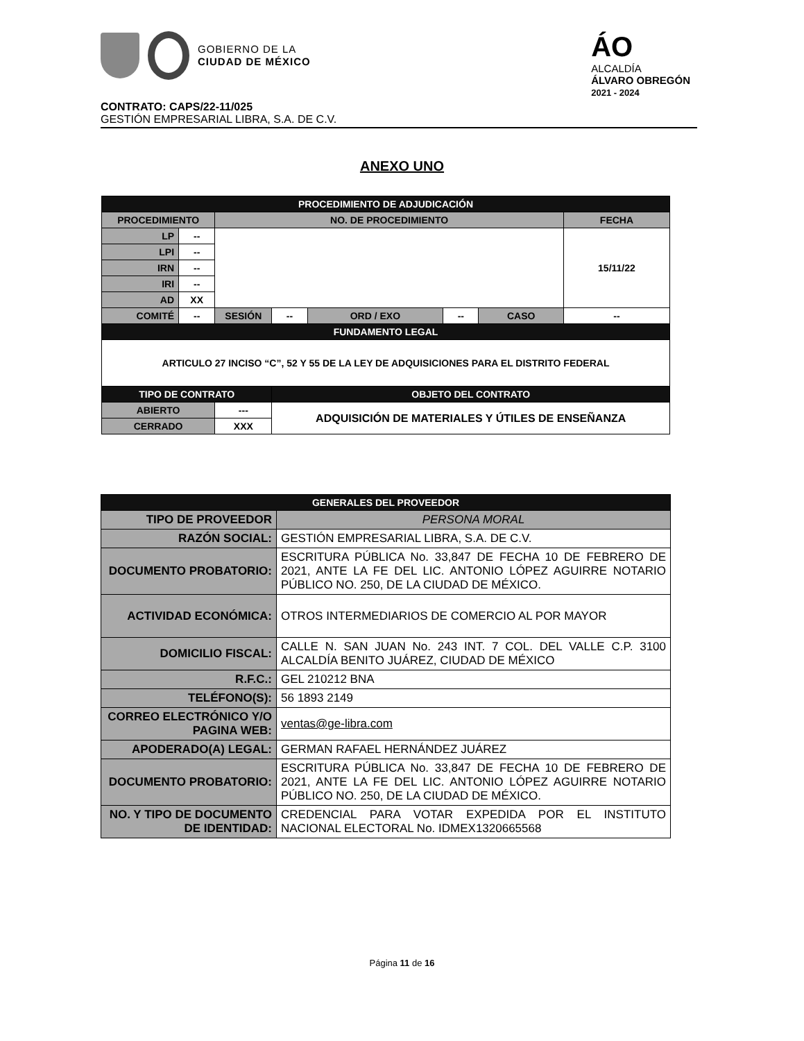GOBIERNO DE LA
CIUDAD DE MÉXICO
ÁO
ALCALDÍA
ÁLVARO OBREGÓN
2021 - 2024
CONTRATO: CAPS/22-11/025
GESTIÓN EMPRESARIAL LIBRA, S.A. DE C.V.
ANEXO UNO
| PROCEDIMIENTO DE ADJUDICACIÓN | | | | | | | |
| --- | --- | --- | --- | --- | --- | --- | --- |
| PROCEDIMIENTO | | NO. DE PROCEDIMIENTO | | | | | FECHA |
| LP | -- | | | | | | 15/11/22 |
| LPI | -- | | | | | | |
| IRN | -- | | | | | | |
| IRI | -- | | | | | | |
| AD | XX | | | | | | |
| COMITÉ | -- | SESIÓN | -- | ORD / EXO | -- | CASO | -- |
| FUNDAMENTO LEGAL | | | | | | | |
| ARTICULO 27 INCISO “C”, 52 Y 55 DE LA LEY DE ADQUISICIONES PARA EL DISTRITO FEDERAL | | | | | | | |
| TIPO DE CONTRATO | | | OBJETO DEL CONTRATO | | | | |
| ABIERTO | | --- | ADQUISICIÓN DE MATERIALES Y ÚTILES DE ENSEÑANZA | | | | |
| CERRADO | | XXX | | | | | |
| GENERALES DEL PROVEEDOR | |
| --- | --- |
| TIPO DE PROVEEDOR | PERSONA MORAL |
| RAZÓN SOCIAL: | GESTIÓN EMPRESARIAL LIBRA, S.A. DE C.V. |
| DOCUMENTO PROBATORIO: | ESCRITURA PÚBLICA No. 33,847 DE FECHA 10 DE FEBRERO DE 2021, ANTE LA FE DEL LIC. ANTONIO LÓPEZ AGUIRRE NOTARIO PÚBLICO NO. 250, DE LA CIUDAD DE MÉXICO. |
| ACTIVIDAD ECONÓMICA: | OTROS INTERMEDIARIOS DE COMERCIO AL POR MAYOR |
| DOMICILIO FISCAL: | CALLE N. SAN JUAN No. 243 INT. 7 COL. DEL VALLE C.P. 3100 ALCALDÍA BENITO JUÁREZ, CIUDAD DE MÉXICO |
| R.F.C.: | GEL 210212 BNA |
| TELÉFONO(S): | 56 1893 2149 |
| CORREO ELECTRÓNICO Y/O PAGINA WEB: | ventas@ge-libra.com |
| APODERADO(A) LEGAL: | GERMAN RAFAEL HERNÁNDEZ JUÁREZ |
| DOCUMENTO PROBATORIO: | ESCRITURA PÚBLICA No. 33,847 DE FECHA 10 DE FEBRERO DE 2021, ANTE LA FE DEL LIC. ANTONIO LÓPEZ AGUIRRE NOTARIO PÚBLICO NO. 250, DE LA CIUDAD DE MÉXICO. |
| NO. Y TIPO DE DOCUMENTO DE IDENTIDAD: | CREDENCIAL PARA VOTAR EXPEDIDA POR EL INSTITUTO NACIONAL ELECTORAL No. IDMEX1320665568 |
Página 11 de 16